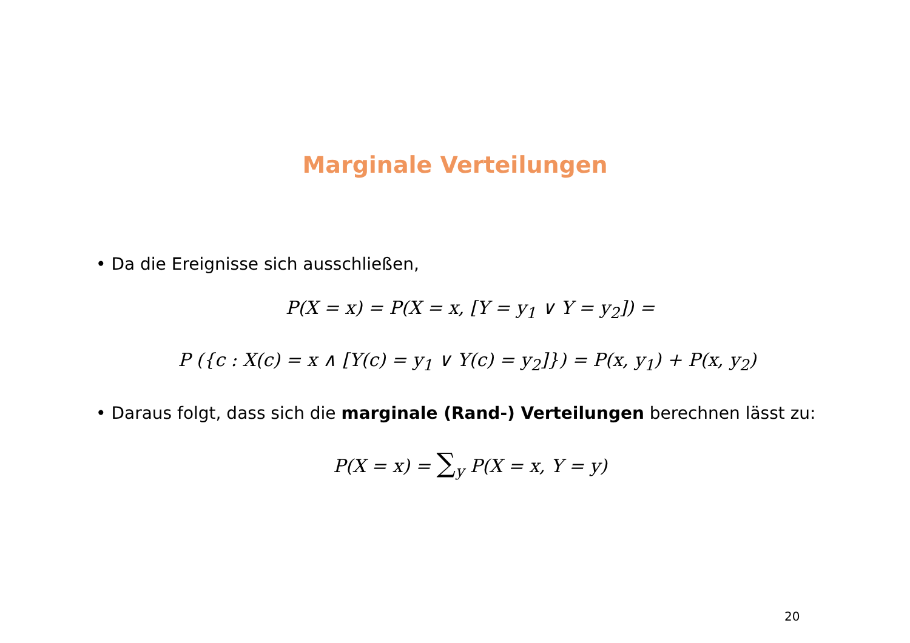Marginale Verteilungen
• Da die Ereignisse sich ausschließen,
P(X = x) = P(X = x, [Y = y<sub>1</sub> ∨ Y = y<sub>2</sub>]) =
P ({c : X(c) = x ∧ [Y(c) = y<sub>1</sub> ∨ Y(c) = y<sub>2</sub>]}) = P(x, y<sub>1</sub>) + P(x, y<sub>2</sub>)
• Daraus folgt, dass sich die marginale (Rand-) Verteilungen berechnen lässt zu:
P(X = x) = ∑<sub>y</sub> P(X = x, Y = y)
20